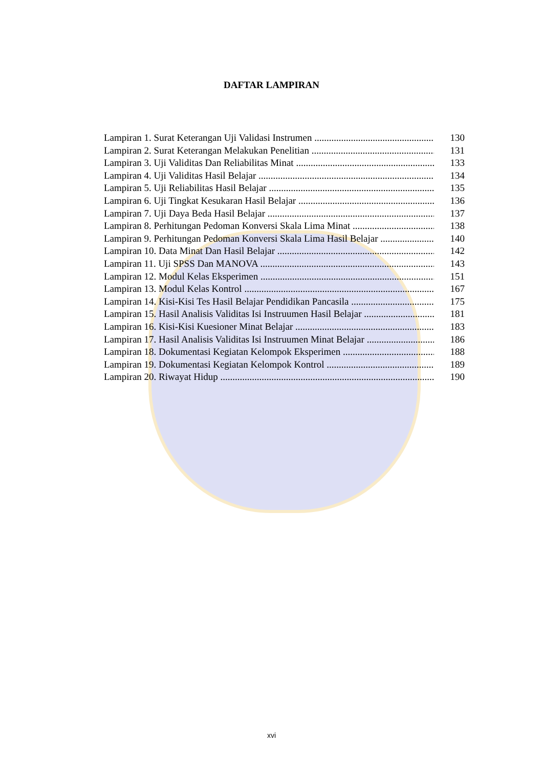DAFTAR LAMPIRAN
Lampiran 1. Surat Keterangan Uji Validasi Instrumen 130
Lampiran 2. Surat Keterangan Melakukan Penelitian 131
Lampiran 3. Uji Validitas Dan Reliabilitas Minat 133
Lampiran 4. Uji Validitas Hasil Belajar 134
Lampiran 5. Uji Reliabilitas Hasil Belajar 135
Lampiran 6. Uji Tingkat Kesukaran Hasil Belajar 136
Lampiran 7. Uji Daya Beda Hasil Belajar 137
Lampiran 8. Perhitungan Pedoman Konversi Skala Lima Minat 138
Lampiran 9. Perhitungan Pedoman Konversi Skala Lima Hasil Belajar 140
Lampiran 10. Data Minat Dan Hasil Belajar 142
Lampiran 11. Uji SPSS Dan MANOVA 143
Lampiran 12. Modul Kelas Eksperimen 151
Lampiran 13. Modul Kelas Kontrol 167
Lampiran 14. Kisi-Kisi Tes Hasil Belajar Pendidikan Pancasila 175
Lampiran 15. Hasil Analisis Validitas Isi Instruumen Hasil Belajar 181
Lampiran 16. Kisi-Kisi Kuesioner Minat Belajar 183
Lampiran 17. Hasil Analisis Validitas Isi Instruumen Minat Belajar 186
Lampiran 18. Dokumentasi Kegiatan Kelompok Eksperimen 188
Lampiran 19. Dokumentasi Kegiatan Kelompok Kontrol 189
Lampiran 20. Riwayat Hidup 190
xvi